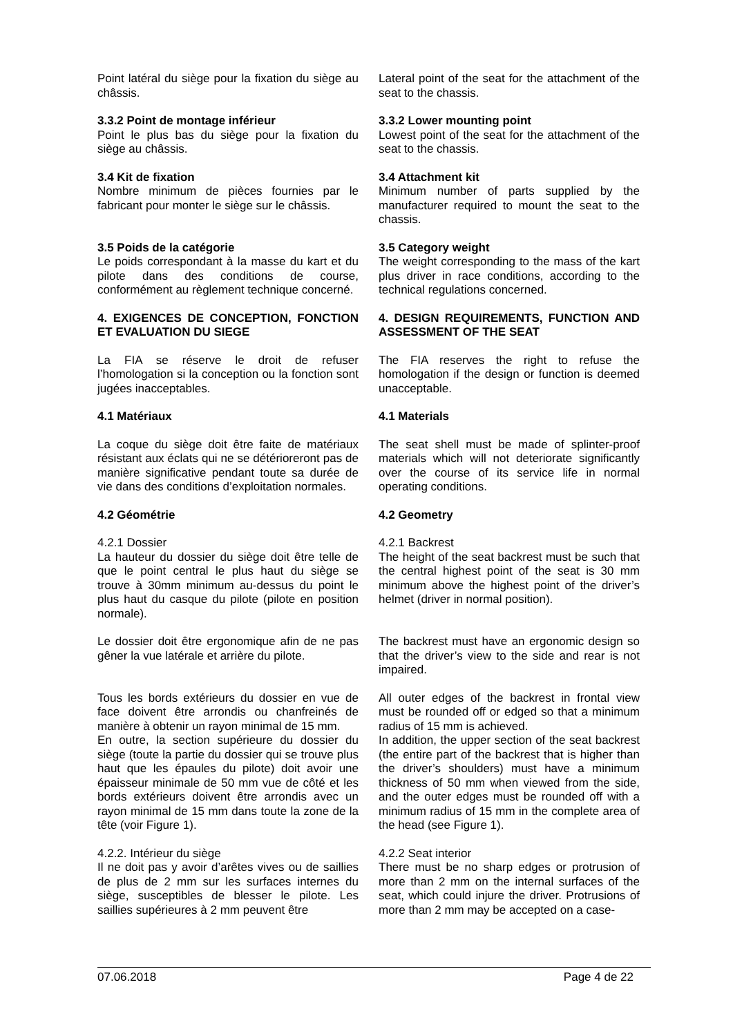Point latéral du siège pour la fixation du siège au châssis.
Lateral point of the seat for the attachment of the seat to the chassis.
3.3.2 Point de montage inférieur
Point le plus bas du siège pour la fixation du siège au châssis.
3.3.2 Lower mounting point
Lowest point of the seat for the attachment of the seat to the chassis.
3.4 Kit de fixation
Nombre minimum de pièces fournies par le fabricant pour monter le siège sur le châssis.
3.4 Attachment kit
Minimum number of parts supplied by the manufacturer required to mount the seat to the chassis.
3.5 Poids de la catégorie
Le poids correspondant à la masse du kart et du pilote dans des conditions de course, conformément au règlement technique concerné.
3.5 Category weight
The weight corresponding to the mass of the kart plus driver in race conditions, according to the technical regulations concerned.
4. EXIGENCES DE CONCEPTION, FONCTION ET EVALUATION DU SIEGE
4. DESIGN REQUIREMENTS, FUNCTION AND ASSESSMENT OF THE SEAT
La FIA se réserve le droit de refuser l’homologation si la conception ou la fonction sont jugées inacceptables.
The FIA reserves the right to refuse the homologation if the design or function is deemed unacceptable.
4.1 Matériaux 4.1 Materials
La coque du siège doit être faite de matériaux résistant aux éclats qui ne se détérioreront pas de manière significative pendant toute sa durée de vie dans des conditions d’exploitation normales.
The seat shell must be made of splinter-proof materials which will not deteriorate significantly over the course of its service life in normal operating conditions.
4.2 Géométrie 4.2 Geometry
4.2.1 Dossier
La hauteur du dossier du siège doit être telle de que le point central le plus haut du siège se trouve à 30mm minimum au-dessus du point le plus haut du casque du pilote (pilote en position normale).
4.2.1 Backrest
The height of the seat backrest must be such that the central highest point of the seat is 30 mm minimum above the highest point of the driver’s helmet (driver in normal position).
Le dossier doit être ergonomique afin de ne pas gêner la vue latérale et arrière du pilote.
The backrest must have an ergonomic design so that the driver’s view to the side and rear is not impaired.
Tous les bords extérieurs du dossier en vue de face doivent être arrondis ou chanfreinés de manière à obtenir un rayon minimal de 15 mm.
En outre, la section supérieure du dossier du siège (toute la partie du dossier qui se trouve plus haut que les épaules du pilote) doit avoir une épaisseur minimale de 50 mm vue de côté et les bords extérieurs doivent être arrondis avec un rayon minimal de 15 mm dans toute la zone de la tête (voir Figure 1).
All outer edges of the backrest in frontal view must be rounded off or edged so that a minimum radius of 15 mm is achieved.
In addition, the upper section of the seat backrest (the entire part of the backrest that is higher than the driver’s shoulders) must have a minimum thickness of 50 mm when viewed from the side, and the outer edges must be rounded off with a minimum radius of 15 mm in the complete area of the head (see Figure 1).
4.2.2. Intérieur du siège
Il ne doit pas y avoir d’arêtes vives ou de saillies de plus de 2 mm sur les surfaces internes du siège, susceptibles de blesser le pilote. Les saillies supérieures à 2 mm peuvent être
4.2.2 Seat interior
There must be no sharp edges or protrusion of more than 2 mm on the internal surfaces of the seat, which could injure the driver. Protrusions of more than 2 mm may be accepted on a case-
07.06.2018 Page 4 de 22